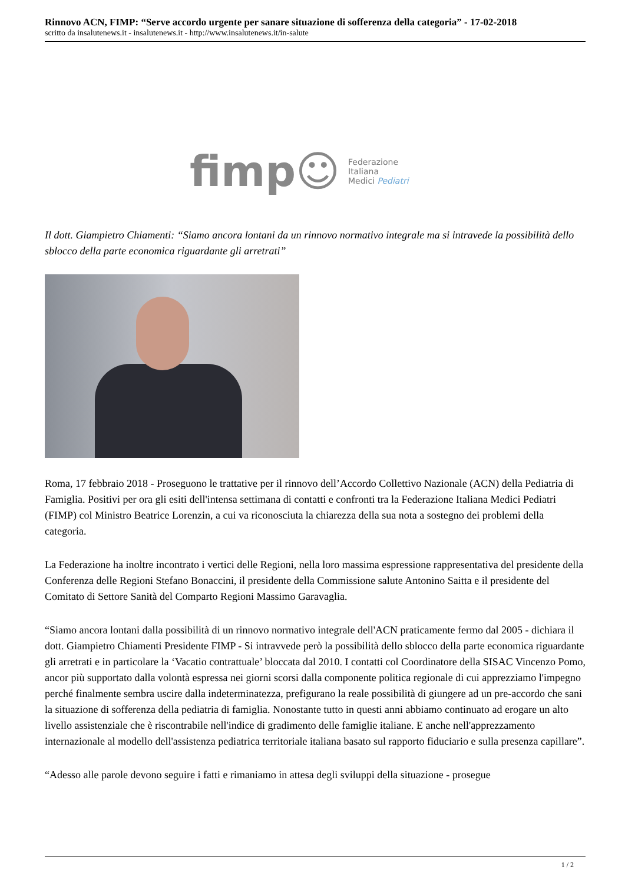Rinnovo ACN, FIMP: “Serve accordo urgente per sanare situazione di sofferenza della categoria” - 17-02-2018
scritto da insalutenews.it - insalutenews.it - http://www.insalutenews.it/in-salute
fimp☺ Federazione
Italiana
Medici Pediatri
Il dott. Giampietro Chiamenti: “Siamo ancora lontani da un rinnovo normativo integrale ma si intravede la possibilità dello sblocco della parte economica riguardante gli arretrati”
Roma, 17 febbraio 2018 - Proseguono le trattative per il rinnovo dell’Accordo Collettivo Nazionale (ACN) della Pediatria di Famiglia. Positivi per ora gli esiti dell'intensa settimana di contatti e confronti tra la Federazione Italiana Medici Pediatri (FIMP) col Ministro Beatrice Lorenzin, a cui va riconosciuta la chiarezza della sua nota a sostegno dei problemi della categoria.
La Federazione ha inoltre incontrato i vertici delle Regioni, nella loro massima espressione rappresentativa del presidente della Conferenza delle Regioni Stefano Bonaccini, il presidente della Commissione salute Antonino Saitta e il presidente del Comitato di Settore Sanità del Comparto Regioni Massimo Garavaglia.
“Siamo ancora lontani dalla possibilità di un rinnovo normativo integrale dell'ACN praticamente fermo dal 2005 - dichiara il dott. Giampietro Chiamenti Presidente FIMP - Si intravvede però la possibilità dello sblocco della parte economica riguardante gli arretrati e in particolare la ‘Vacatio contrattuale’ bloccata dal 2010. I contatti col Coordinatore della SISAC Vincenzo Pomo, ancor più supportato dalla volontà espressa nei giorni scorsi dalla componente politica regionale di cui apprezziamo l'impegno perché finalmente sembra uscire dalla indeterminatezza, prefigurano la reale possibilità di giungere ad un pre-accordo che sani la situazione di sofferenza della pediatria di famiglia. Nonostante tutto in questi anni abbiamo continuato ad erogare un alto livello assistenziale che è riscontrabile nell'indice di gradimento delle famiglie italiane. E anche nell'apprezzamento internazionale al modello dell'assistenza pediatrica territoriale italiana basato sul rapporto fiduciario e sulla presenza capillare”.
“Adesso alle parole devono seguire i fatti e rimaniamo in attesa degli sviluppi della situazione - prosegue
1 / 2